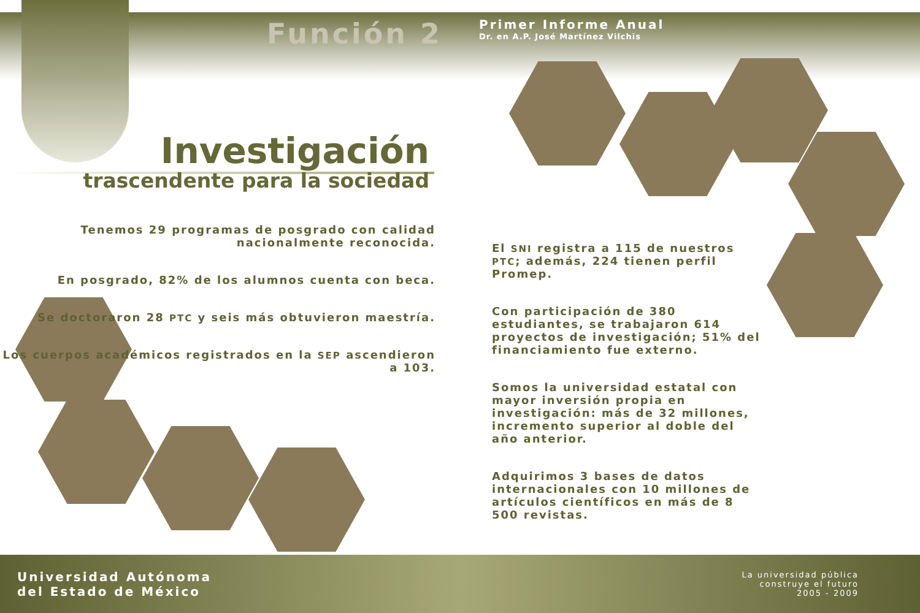Función 2
Primer Informe Anual
Dr. en A.P. José Martínez Vilchis
Investigación
trascendente para la sociedad
Tenemos 29 programas de posgrado con calidad nacionalmente reconocida.
En posgrado, 82% de los alumnos cuenta con beca.
Se doctoraron 28 PTC y seis más obtuvieron maestría.
Los cuerpos académicos registrados en la SEP ascendieron a 103.
El SNI registra a 115 de nuestros PTC; además, 224 tienen perfil Promep.
Con participación de 380 estudiantes, se trabajaron 614 proyectos de investigación; 51% del financiamiento fue externo.
Somos la universidad estatal con mayor inversión propia en investigación: más de 32 millones, incremento superior al doble del año anterior.
Adquirimos 3 bases de datos internacionales con 10 millones de artículos científicos en más de 8 500 revistas.
Universidad Autónoma
del Estado de México
La universidad pública
construye el futuro
2005 - 2009